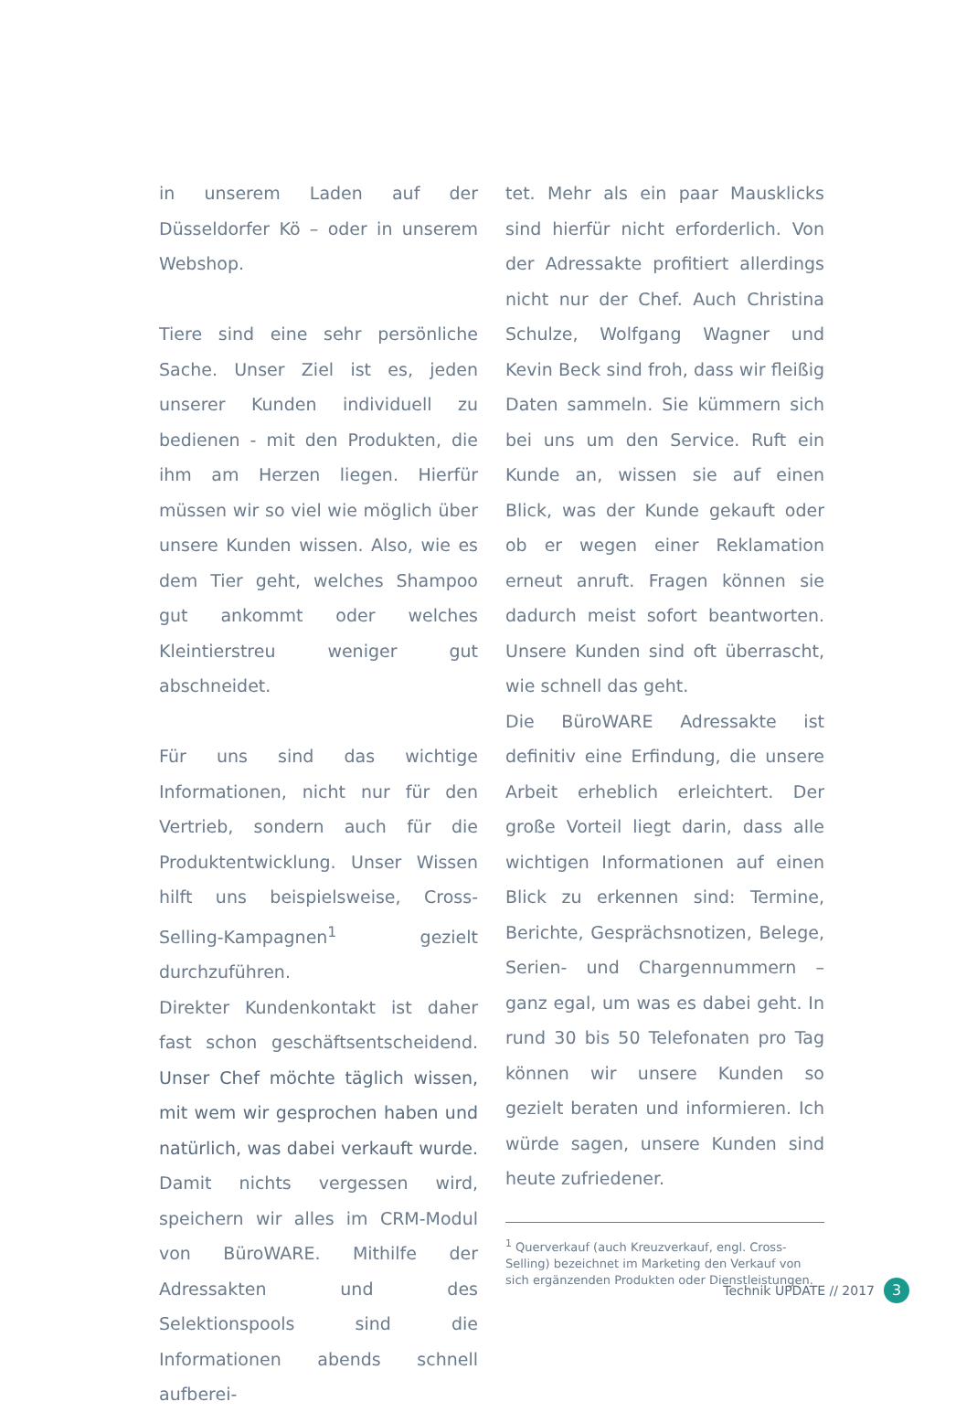in unserem Laden auf der Düsseldorfer Kö – oder in unserem Webshop.
Tiere sind eine sehr persönliche Sache. Unser Ziel ist es, jeden unserer Kunden individuell zu bedienen - mit den Produkten, die ihm am Herzen liegen. Hierfür müssen wir so viel wie möglich über unsere Kunden wissen. Also, wie es dem Tier geht, welches Shampoo gut ankommt oder welches Kleintierstreu weniger gut abschneidet.
Für uns sind das wichtige Informationen, nicht nur für den Vertrieb, sondern auch für die Produktentwicklung. Unser Wissen hilft uns beispielsweise, Cross-Selling-Kampagnen<sup>1</sup> gezielt durchzuführen.
Direkter Kundenkontakt ist daher fast schon geschäftsentscheidend. Unser Chef möchte täglich wissen, mit wem wir gesprochen haben und natürlich, was dabei verkauft wurde. Damit nichts vergessen wird, speichern wir alles im CRM-Modul von BüroWARE. Mithilfe der Adressakten und des Selektionspools sind die Informationen abends schnell aufberei-
tet. Mehr als ein paar Mausklicks sind hierfür nicht erforderlich. Von der Adressakte profitiert allerdings nicht nur der Chef. Auch Christina Schulze, Wolfgang Wagner und Kevin Beck sind froh, dass wir fleißig Daten sammeln. Sie kümmern sich bei uns um den Service. Ruft ein Kunde an, wissen sie auf einen Blick, was der Kunde gekauft oder ob er wegen einer Reklamation erneut anruft. Fragen können sie dadurch meist sofort beantworten. Unsere Kunden sind oft überrascht, wie schnell das geht.
Die BüroWARE Adressakte ist definitiv eine Erfindung, die unsere Arbeit erheblich erleichtert. Der große Vorteil liegt darin, dass alle wichtigen Informationen auf einen Blick zu erkennen sind: Termine, Berichte, Gesprächsnotizen, Belege, Serien- und Chargennummern – ganz egal, um was es dabei geht. In rund 30 bis 50 Telefonaten pro Tag können wir unsere Kunden so gezielt beraten und informieren. Ich würde sagen, unsere Kunden sind heute zufriedener.
<sup>1</sup> Querverkauf (auch Kreuzverkauf, engl. Cross-Selling) bezeichnet im Marketing den Verkauf von sich ergänzenden Produkten oder Dienstleistungen.
Technik UPDATE // 2017 3